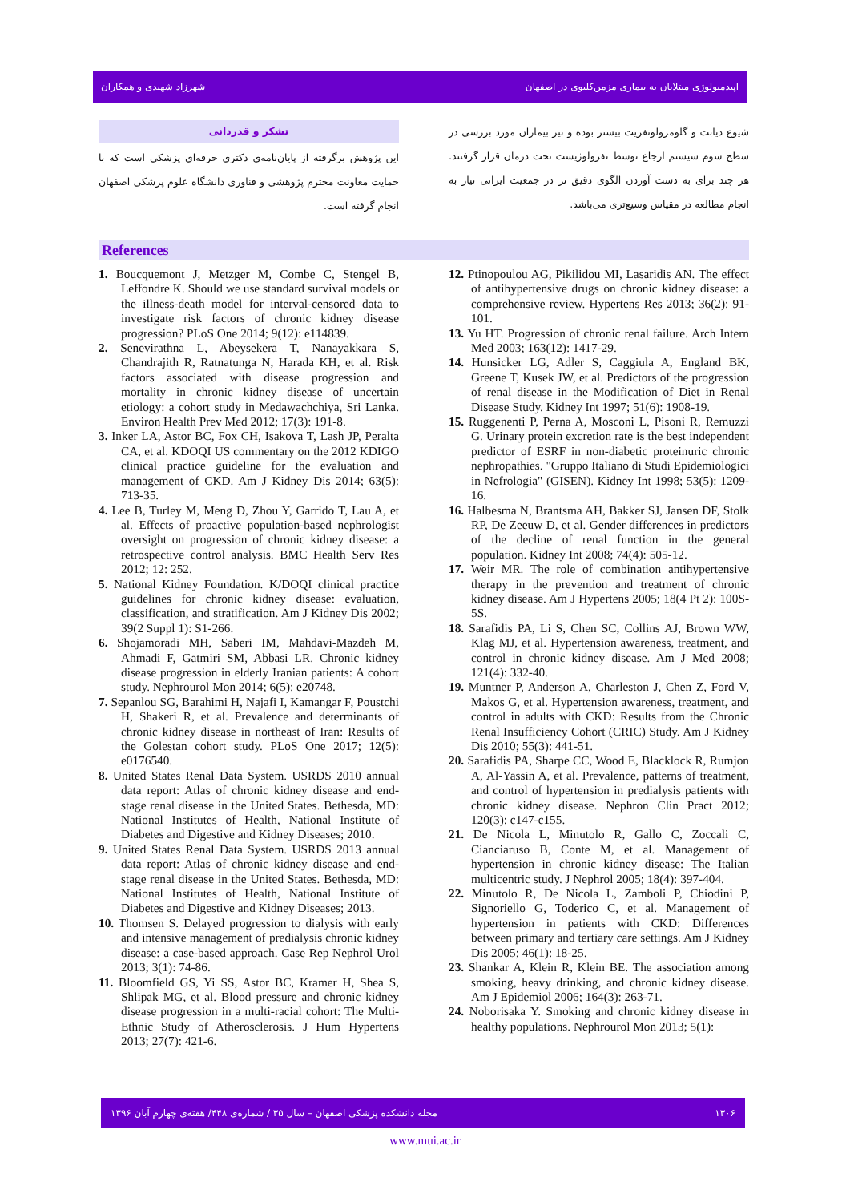شهرزاد شهیدی و همکاران اپیدمیولوژی مبتلایان به بیماری مزمن‌کلیوی در اصفهان
شیوع دیابت و گلومرولونفریت بیشتر بوده و نیز بیماران مورد بررسی در سطح سوم سیستم ارجاع توسط نفرولوژیست تحت درمان قرار گرفتند. هر چند برای به دست آوردن الگوی دقیق تر در جمعیت ایرانی نیاز به انجام مطالعه در مقیاس وسیع‌تری می‌باشد.
تشکر و قدردانی
این پژوهش برگرفته از پایان‌نامه‌ی دکتری حرفه‌ای پزشکی است که با حمایت معاونت محترم پژوهشی و فناوری دانشگاه علوم پزشکی اصفهان انجام گرفته است.
References
1. Boucquemont J, Metzger M, Combe C, Stengel B, Leffondre K. Should we use standard survival models or the illness-death model for interval-censored data to investigate risk factors of chronic kidney disease progression? PLoS One 2014; 9(12): e114839.
2. Senevirathna L, Abeysekera T, Nanayakkara S, Chandrajith R, Ratnatunga N, Harada KH, et al. Risk factors associated with disease progression and mortality in chronic kidney disease of uncertain etiology: a cohort study in Medawachchiya, Sri Lanka. Environ Health Prev Med 2012; 17(3): 191-8.
3. Inker LA, Astor BC, Fox CH, Isakova T, Lash JP, Peralta CA, et al. KDOQI US commentary on the 2012 KDIGO clinical practice guideline for the evaluation and management of CKD. Am J Kidney Dis 2014; 63(5): 713-35.
4. Lee B, Turley M, Meng D, Zhou Y, Garrido T, Lau A, et al. Effects of proactive population-based nephrologist oversight on progression of chronic kidney disease: a retrospective control analysis. BMC Health Serv Res 2012; 12: 252.
5. National Kidney Foundation. K/DOQI clinical practice guidelines for chronic kidney disease: evaluation, classification, and stratification. Am J Kidney Dis 2002; 39(2 Suppl 1): S1-266.
6. Shojamoradi MH, Saberi IM, Mahdavi-Mazdeh M, Ahmadi F, Gatmiri SM, Abbasi LR. Chronic kidney disease progression in elderly Iranian patients: A cohort study. Nephrourol Mon 2014; 6(5): e20748.
7. Sepanlou SG, Barahimi H, Najafi I, Kamangar F, Poustchi H, Shakeri R, et al. Prevalence and determinants of chronic kidney disease in northeast of Iran: Results of the Golestan cohort study. PLoS One 2017; 12(5): e0176540.
8. United States Renal Data System. USRDS 2010 annual data report: Atlas of chronic kidney disease and end-stage renal disease in the United States. Bethesda, MD: National Institutes of Health, National Institute of Diabetes and Digestive and Kidney Diseases; 2010.
9. United States Renal Data System. USRDS 2013 annual data report: Atlas of chronic kidney disease and end-stage renal disease in the United States. Bethesda, MD: National Institutes of Health, National Institute of Diabetes and Digestive and Kidney Diseases; 2013.
10. Thomsen S. Delayed progression to dialysis with early and intensive management of predialysis chronic kidney disease: a case-based approach. Case Rep Nephrol Urol 2013; 3(1): 74-86.
11. Bloomfield GS, Yi SS, Astor BC, Kramer H, Shea S, Shlipak MG, et al. Blood pressure and chronic kidney disease progression in a multi-racial cohort: The Multi-Ethnic Study of Atherosclerosis. J Hum Hypertens 2013; 27(7): 421-6.
12. Ptinopoulou AG, Pikilidou MI, Lasaridis AN. The effect of antihypertensive drugs on chronic kidney disease: a comprehensive review. Hypertens Res 2013; 36(2): 91-101.
13. Yu HT. Progression of chronic renal failure. Arch Intern Med 2003; 163(12): 1417-29.
14. Hunsicker LG, Adler S, Caggiula A, England BK, Greene T, Kusek JW, et al. Predictors of the progression of renal disease in the Modification of Diet in Renal Disease Study. Kidney Int 1997; 51(6): 1908-19.
15. Ruggenenti P, Perna A, Mosconi L, Pisoni R, Remuzzi G. Urinary protein excretion rate is the best independent predictor of ESRF in non-diabetic proteinuric chronic nephropathies. "Gruppo Italiano di Studi Epidemiologici in Nefrologia" (GISEN). Kidney Int 1998; 53(5): 1209-16.
16. Halbesma N, Brantsma AH, Bakker SJ, Jansen DF, Stolk RP, De Zeeuw D, et al. Gender differences in predictors of the decline of renal function in the general population. Kidney Int 2008; 74(4): 505-12.
17. Weir MR. The role of combination antihypertensive therapy in the prevention and treatment of chronic kidney disease. Am J Hypertens 2005; 18(4 Pt 2): 100S-5S.
18. Sarafidis PA, Li S, Chen SC, Collins AJ, Brown WW, Klag MJ, et al. Hypertension awareness, treatment, and control in chronic kidney disease. Am J Med 2008; 121(4): 332-40.
19. Muntner P, Anderson A, Charleston J, Chen Z, Ford V, Makos G, et al. Hypertension awareness, treatment, and control in adults with CKD: Results from the Chronic Renal Insufficiency Cohort (CRIC) Study. Am J Kidney Dis 2010; 55(3): 441-51.
20. Sarafidis PA, Sharpe CC, Wood E, Blacklock R, Rumjon A, Al-Yassin A, et al. Prevalence, patterns of treatment, and control of hypertension in predialysis patients with chronic kidney disease. Nephron Clin Pract 2012; 120(3): c147-c155.
21. De Nicola L, Minutolo R, Gallo C, Zoccali C, Cianciaruso B, Conte M, et al. Management of hypertension in chronic kidney disease: The Italian multicentric study. J Nephrol 2005; 18(4): 397-404.
22. Minutolo R, De Nicola L, Zamboli P, Chiodini P, Signoriello G, Toderico C, et al. Management of hypertension in patients with CKD: Differences between primary and tertiary care settings. Am J Kidney Dis 2005; 46(1): 18-25.
23. Shankar A, Klein R, Klein BE. The association among smoking, heavy drinking, and chronic kidney disease. Am J Epidemiol 2006; 164(3): 263-71.
24. Noborisaka Y. Smoking and chronic kidney disease in healthy populations. Nephrourol Mon 2013; 5(1):
مجله دانشکده پزشکی اصفهان – سال ۳۵ / شماره‌ی ۴۴۸/ هفته‌ی چهارم آبان ۱۳۹۶ ۱۳۰۶
www.mui.ac.ir